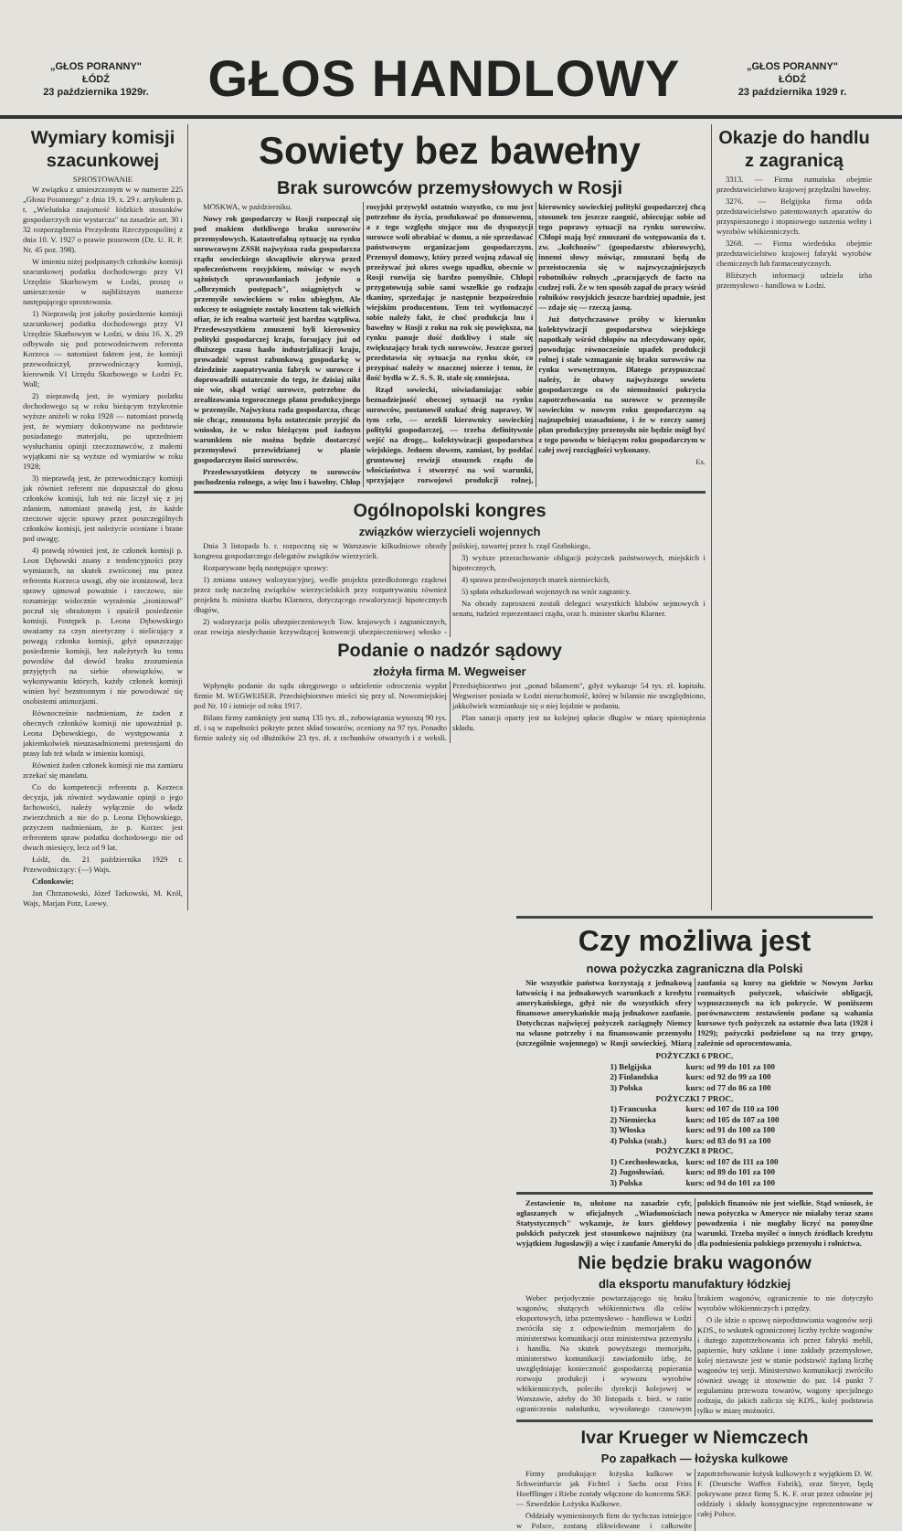„GŁOS PORANNY"
ŁÓDŹ
23 października 1929r.
GŁOS HANDLOWY
„GŁOS PORANNY"
ŁÓDŹ
23 października 1929 r.
Wymiary komisji szacunkowej
SPROSTOWANIE
W związku z umieszczonym w w numerze 225 „Głosu Porannego" z dnia 19. x. 29 r. artykułem p. t. „Wieluńska znajomość łódzkich stosunków gospodarczych nie wystarcza" na zasadzie art. 30 i 32 rozporządzenia Prezydenta Rzeczypospolitej z dnia 10. V. 1927 o prawie prasowem (Dz. U. R. P. Nr. 45 poz. 398).
W imieniu niżej podpisanych członków komisji szacunkowej podatku dochodowego przy VI Urzędzie Skarbowym w Łodzi, proszę o umieszczenie w najbliższym numerze następującego sprostowania.
1) Nieprawdą jest jakoby posiedzenie komisji szacunkowej podatku dochodowego przy VI Urzędzie Skarbowym w Łodzi, w dniu 16. X. 29 odbywało się pod przewodnictwem referenta Korzeca — natomiast faktem jest, że komisji przewodniczył, przewodniczący komisji, kierownik VI Urzędu Skarbowego w Łodzi Fr. Wall;
2) nieprawdą jest, że wymiary podatku dochodowego są w roku bieżącym trzykrotnie wyższe aniżeli w roku 1928 — natomiast prawdą jest, że wymiary dokonywane na podstawie posiadanego materjału, po uprzedniem wysłuchaniu opinji rzeczoznawców, z małemi wyjątkami nie są wyższe od wymiarów w roku 1928;
3) nieprawdą jest, że przewodniczący komisji jak również referent nie dopuszczał do głosu członków komisji, lub też nie liczył się z jej zdaniem, natomiast prawdą jest, że każde rzeczowe ujęcie sprawy przez poszczególnych członków komisji, jest należycie oceniane i brane pod uwagę;
4) prawdą również jest, że członek komisji p. Leon Dębowski znany z tendencyjności przy wymiarach, na skutek zwróconej mu przez referenta Korzeca uwagi, aby nie ironizował, lecz sprawy ujmował poważnie i rzeczowo, nie rozumiejąc widocznie wyrażenia „ironizował" poczuł się obrażonym i opuścił posiedzenie komisji. Postępek p. Leona Dębowskiego uważamy za czyn nieetyczny i nielicujący z powagą członka komisji, gdyż opuszczając posiedzenie komisji, bez należytych ku temu powodów dał dowód braku zrozumienia przyjętych na siebie obowiązków, w wykonywaniu których, każdy członek komisji winien być bezstronnym i nie powodować się osobistemi animozjami.
Równocześnie nadmieniam, że żaden z obecnych członków komisji nie upoważniał p. Leona Dębowskiego, do występowania z jakiemkolwiek nieuzasadnionemi pretensjami do prasy lub też władz w imieniu komisji.
Również żaden członek komisji nie ma zamiaru zrzekać się mandatu.
Co do kompetencji referenta p. Korzeca decyzja, jak również wydawanie opinji o jego fachowości, należy wyłącznie do władz zwierzchnich a nie do p. Leona Dębowskiego, przyczem nadmieniam, że p. Korzec jest referentem spraw podatku dochodowego nie od dwuch miesięcy, lecz od 9 lat.
Łódź, dn. 21 października 1929 r. Przewodniczący: (—) Wajs.
Członkowie:
Jan Chrzanowski, Józef Tarkowski, M. Król, Wajs, Marjan Potz, Loewy.
Sowiety bez bawełny
Brak surowców przemysłowych w Rosji
MOSKWA, w październiku.
Nowy rok gospodarczy w Rosji rozpoczął się pod znakiem dotkliwego braku surowców przemysłowych. Katastrofalną sytuację na rynku surowcowym ZSSR najwyższa rada gospodarcza rządu sowieckiego skwapliwie ukrywa przed społeczeństwem rosyjskiem, mówiąc w swych sążnistych sprawozdaniach jedynie o „olbrzymich postępach", osiągniętych w przemyśle sowieckiem w roku ubiegłym. Ale sukcesy te osiągnięte zostały kosztem tak wielkich ofiar, że ich realna wartość jest bardzo wątpliwa. Przedewszystkiem zmuszeni byli kierownicy polityki gospodarczej kraju, forsujący już od dłuższego czasu hasło industrjalizacji kraju, prowadzić wprost rabunkową gospodarkę w dziedzinie zaopatrywania fabryk w surowce i doprowadzili ostatecznie do tego, że dzisiaj nikt nie wie, skąd wziąć surowce, potrzebne do zrealizowania tegorocznego planu produkcyjnego w przemyśle. Najwyższa rada gospodarcza, chcąc nie chcąc, zmuszona była ostatecznie przyjść do wniosku, że w roku bieżącym pod żadnym warunkiem nie można będzie dostarczyć przemysłowi przewidzianej w planie gospodarczym ilości surowców.
Przedewszystkiem dotyczy to surowców pochodzenia rolnego, a więc lnu i bawełny. Chłop rosyjski przywykł ostatnio wszystko, co mu jest potrzebne do życia, produkować po domowemu, a z tego względu stojące mu do dyspozycji surowce woli obrabiać w domu, a nie sprzedawać państwowym organizacjom gospodarczym. Przemysł domowy, który przed wojną zdawał się przeżywać już okres swego upadku, obecnie w Rosji rozwija się bardzo pomyślnie. Chłopi przygotowują sobie sami wszelkie go rodzaju tkaniny, sprzedając je następnie bezpośrednio wiejskim producentom. Tem też wytłomaczyć sobie należy fakt, że choć produkcja lnu i bawełny w Rosji z roku na rok się powiększa, na rynku panuje dość dotkliwy i stale się zwiększający brak tych surowców. Jeszcze gorzej przedstawia się sytuacja na rynku skór, co przypisać należy w znacznej mierze i temu, że ilość bydła w Z. S. S. R. stale się zmniejsza.
Rząd sowiecki, uświadamiając sobie beznadziejność obecnej sytuacji na rynku surowców, postanowił szukać dróg naprawy. W tym celu, — orzekli kierownicy sowieckiej polityki gospodarczej, — trzeba definitywnie wejść na drogę... kolektywizacji gospodarstwa wiejskiego. Jednem słowem, zamiast, by poddać gruntownej rewizji stosunek rządu do włościaństwa i stworzyć na wsi warunki, sprzyjające rozwojowi produkcji rolnej, kierownicy sowieckiej polityki gospodarczej chcą stosunek ten jeszcze zaognić, obiecując sobie od tego poprawy sytuacji na rynku surowców. Chłopi mają być zmuszani do wstępowania do t. zw. „kołchozów" (gospodarstw zbiorowych), innemi słowy mówiąc, zmuszani będą do przeistoczenia się w najzwyczajniejszych robotników rolnych „pracujących de facto na cudzej roli. Że w ten sposób zapał do pracy wśród rolników rosyjskich jeszcze bardziej upadnie, jest — zdaje się — rzeczą jasną.
Już dotychczasowe próby w kierunku kolektywizacji gospodarstwa wiejskiego napotkały wśród chłopów na zdecydowany opór, powodując równocześnie upadek produkcji rolnej i stałe wzmaganie się braku surowców na rynku wewnętrznym. Dlatego przypuszczać należy, że obawy najwyższego sowietu gospodarczego co do niemożności pokrycia zapotrzebowania na surowce w przemyśle sowieckim w nowym roku gospodarczym są najzupełniej uzasadnione, i że w rzeczy samej plan produkcyjny przemysłu nie będzie mógł być z tego powodu w bieżącym roku gospodarczym w całej swej rozciągłości wykonany.
Es.
Ogólnopolski kongres
związków wierzycieli wojennych
Dnia 3 listopada b. r. rozpoczną się w Warszawie kilkudniowe obrady kongresu gospodarczego delegatów związków wierzycieli.
Rozparywane będą następujące sprawy:
1) zmiana ustawy waloryzacyjnej, wedle projektu przedłożonego rządowi przez radę naczelną związków wierzycielskich przy rozpatrywaniu również projektu b. ministra skarbu Klarnera, dotyczącego rewaloryzacji hipotecznych długów,
2) waloryzacja polis ubezpieczeniowych Tow. krajowych i zagranicznych, oraz rewizja niesłychanie krzywdzącej konwencji ubezpieczeniowej włosko - polskiej, zawartej przez b. rząd Grabskiego,
3) wyższe przerachowanie obligacji pożyczek państwowych, miejskich i hipotecznych,
4) sprawa przedwojennych marek niemieckich,
5) spłata odszkodowań wojennych na wzór zagranicy.
Na obrady zaproszeni zostali delegaci wszystkich klubów sejmowych i senatu, tudzież reprezentanci rządu, oraz b. minister skarbu Klarner.
Podanie o nadzór sądowy
złożyła firma M. Wegweiser
Wpłynęło podanie do sądu okręgowego o udzielenie odroczenia wypłat firmie M. WEGWEISER. Przedsiębiorstwo mieści się przy ul. Nowomiejskiej pod Nr. 10 i istnieje od roku 1917.
Bilans firmy zamknięty jest sumą 135 tys. zł., zobowiązania wynoszą 90 tys. zł. i są w zupełności pokryte przez skład towarów, oceniony na 97 tys. Ponadto firmie należy się od dłużników 23 tys. zł. z rachunków otwartych i z weksli. Przedsiębiorstwo jest „ponad bilansem", gdyż wykazuje 54 tys. zł. kapitału. Wegweiser posiada w Łodzi nieruchomość, której w bilansie nie uwzględniono, jakkolwiek wzmiankuje się o niej lojalnie w podaniu.
Plan sanacji oparty jest na kolejnej spłacie długów w miarę spieniężenia składu.
Okazje do handlu z zagranicą
3313. — Firma rumuńska obejmie przedstawicielstwo krajowej przędzalni bawełny.
3276. — Belgijska firma odda przedstawicielstwo patentowanych aparatów do przyspieszonego i stopniowego suszenia wełny i wyrobów włókienniczych.
3268. — Firma wiedeńska obejmie przedstawicielstwo krajowej fabryki wyrobów chemicznych lub farmaceutycznych.
Bliższych informacji udziela izba przemysłowo - handlowa w Łodzi.
Czy możliwa jest
nowa pożyczka zagraniczna dla Polski
Nie wszystkie państwa korzystają z jednakową łatwością i na jednakowych warunkach z kredytu amerykańskiego, gdyż nie do wszystkich sfery finansowe amerykańskie mają jednakowe zaufanie. Dotychczas najwięcej pożyczek zaciągnęły Niemcy na własne potrzeby i na finansowanie przemysłu (szczególnie wojennego) w Rosji sowieckiej. Miarą zaufania są kursy na giełdzie w Nowym Jorku rozmaitych pożyczek, właściwie obligacji, wypuszczonych na ich pokrycie. W poniższem porównawczem zestawieniu podane są wahania kursowe tych pożyczek za ostatnie dwa lata (1928 i 1929); pożyczki podzielone są na trzy grupy, zależnie od oprocentowania.
| POŻYCZKI 6 PROC. | |
| --- | --- |
| 1) Belgijska | kurs: od 99 do 101 za 100 |
| 2) Finlandska | kurs: od 92 do 99 za 100 |
| 3) Polska | kurs: od 77 do 86 za 100 |
| POŻYCZKI 7 PROC. | |
| 1) Francuska | kurs: od 107 do 110 za 100 |
| 2) Niemiecka | kurs: od 105 do 107 za 100 |
| 3) Włoska | kurs: od 91 do 100 za 100 |
| 4) Polska (stab.) | kurs: od 83 do 91 za 100 |
| POŻYCZKI 8 PROC. | |
| 1) Czechosłowacka, | kurs: od 107 do 111 za 100 |
| 2) Jugosłowiań. | kurs: od 89 do 101 za 100 |
| 3) Polska | kurs: od 94 do 101 za 100 |
Zestawienie to, ułożone na zasadzie cyfr, ogłaszanych w oficjalnych „Wiadomościach Statystycznych" wykazuje, że kurs giełdowy polskich pożyczek jest stosunkowo najniższy (za wyjątkiem Jugosławji) a więc i zaufanie Ameryki do polskich finansów nie jest wielkie. Stąd wniosek, że nowa pożyczka w Ameryce nie miałaby teraz szans powodzenia i nie mogłaby liczyć na pomyślne warunki. Trzeba myśleć o innych źródłach kredytu dla podniesienia polskiego przemysłu i rolnictwa.
Nie będzie braku wagonów
dla eksportu manufaktury łódzkiej
Wobec perjodycznie powtarzającego się braku wagonów, służących włókiennictwu dla celów eksportowych, izba przemysłowo - handlowa w Łodzi zwróciła się z odpowiednim memorjałem do ministerstwa komunikacji oraz ministerstwa przemysłu i handlu. Na skutek powyższego memorjału, ministerstwo komunikacji zawiadomiło izbę, że uwzględniając konieczność gospodarczą popierania rozwoju produkcji i wywozu wyrobów włókienniczych, poleciło dyrekcji kolejowej w Warszawie, ażeby do 30 listopada r. bież. w razie ograniczenia naładunku, wywołanego czasowym brakiem wagonów, ograniczenie to nie dotyczyło wyrobów włókienniczych i przędzy.
O ile idzie o sprawę niepodstawiania wagonów serji KDS., to wskutek ograniczonej liczby tychże wagonów i dużego zapotrzebowania ich przez fabryki mebli, papiernie, huty szklane i inne zakłady przemysłowe, kolej niezawsze jest w stanie podstawić żądaną liczbę wagonów tej serji. Ministerstwo komunikacji zwróciło również uwagę iż stosownie do par. 14 punkt 7 regulaminu przewozu towarów, wagony specjalnego rodzaju, do jakich zalicza się KDS., kolej podstawia tylko w miarę możności.
Ivar Krueger w Niemczech
Po zapałkach — łożyska kulkowe
Firmy produkujące łożyska kulkowe w Schweinfurcie jak Fichtel i Sachs oraz Friss Hoefflinger i Riebe zostały włączone do koncernu SKF. — Szwedzkie Łożyska Kulkowe.
Oddziały wymienionych firm do tychczas istniejące w Polsce, zostaną zlikwidowane i całkowite zapotrzebowanie łożysk kulkowych z wyjątkiem D. W. F. (Deutsche Waffen Fabrik), oraz Steyer, będą pokrywane przez firmę S. K. F. oraz przez odnośne jej oddziały i składy konsygnacyjne reprezentowane w całej Polsce.